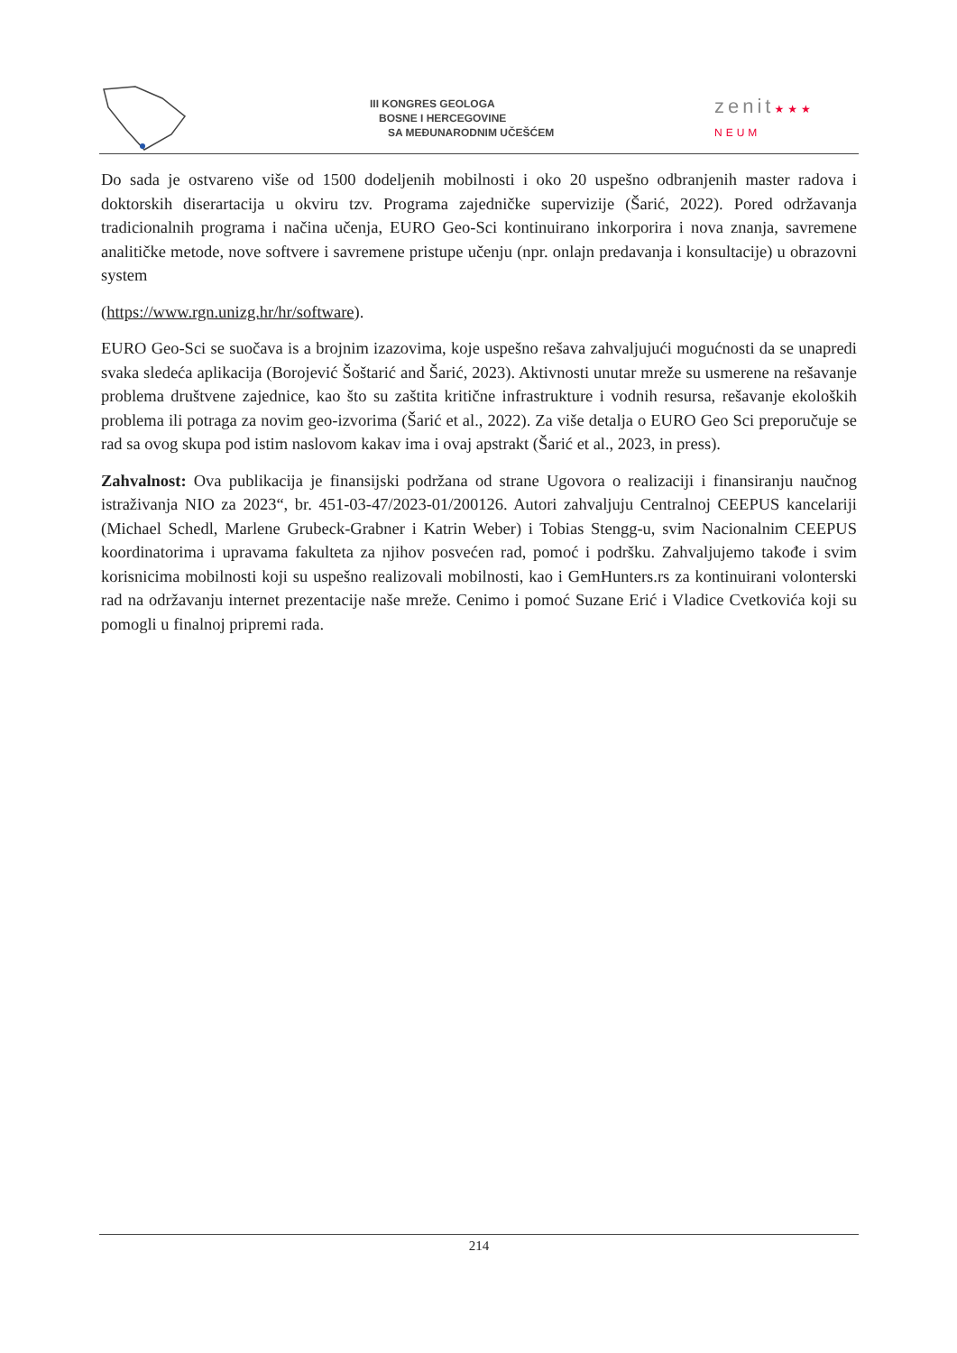III KONGRES GEOLOGA
BOSNE I HERCEGOVINE
SA MEĐUNARODNIM UČEŠĆEM
zenit★★★ NEUM
Do sada je ostvareno više od 1500 dodeljenih mobilnosti i oko 20 uspešno odbranjenih master radova i doktorskih diserartacija u okviru tzv. Programa zajedničke supervizije (Šarić, 2022). Pored održavanja tradicionalnih programa i načina učenja, EURO Geo-Sci kontinuirano inkorporira i nova znanja, savremene analitičke metode, nove softvere i savremene pristupe učenju (npr. onlajn predavanja i konsultacije) u obrazovni system
(https://www.rgn.unizg.hr/hr/software).
EURO Geo-Sci se suočava is a brojnim izazovima, koje uspešno rešava zahvaljujući mogućnosti da se unapredi svaka sledeća aplikacija (Borojević Šoštarić and Šarić, 2023). Aktivnosti unutar mreže su usmerene na rešavanje problema društvene zajednice, kao što su zaštita kritične infrastrukture i vodnih resursa, rešavanje ekoloških problema ili potraga za novim geo-izvorima (Šarić et al., 2022). Za više detalja o EURO Geo Sci preporučuje se rad sa ovog skupa pod istim naslovom kakav ima i ovaj apstrakt (Šarić et al., 2023, in press).
Zahvalnost: Ova publikacija je finansijski podržana od strane Ugovora o realizaciji i finansiranju naučnog istraživanja NIO za 2023“, br. 451-03-47/2023-01/200126. Autori zahvaljuju Centralnoj CEEPUS kancelariji (Michael Schedl, Marlene Grubeck-Grabner i Katrin Weber) i Tobias Stengg-u, svim Nacionalnim CEEPUS koordinatorima i upravama fakulteta za njihov posvećen rad, pomoć i podršku. Zahvaljujemo takođe i svim korisnicima mobilnosti koji su uspešno realizovali mobilnosti, kao i GemHunters.rs za kontinuirani volonterski rad na održavanju internet prezentacije naše mreže. Cenimo i pomoć Suzane Erić i Vladice Cvetkovića koji su pomogli u finalnoj pripremi rada.
214